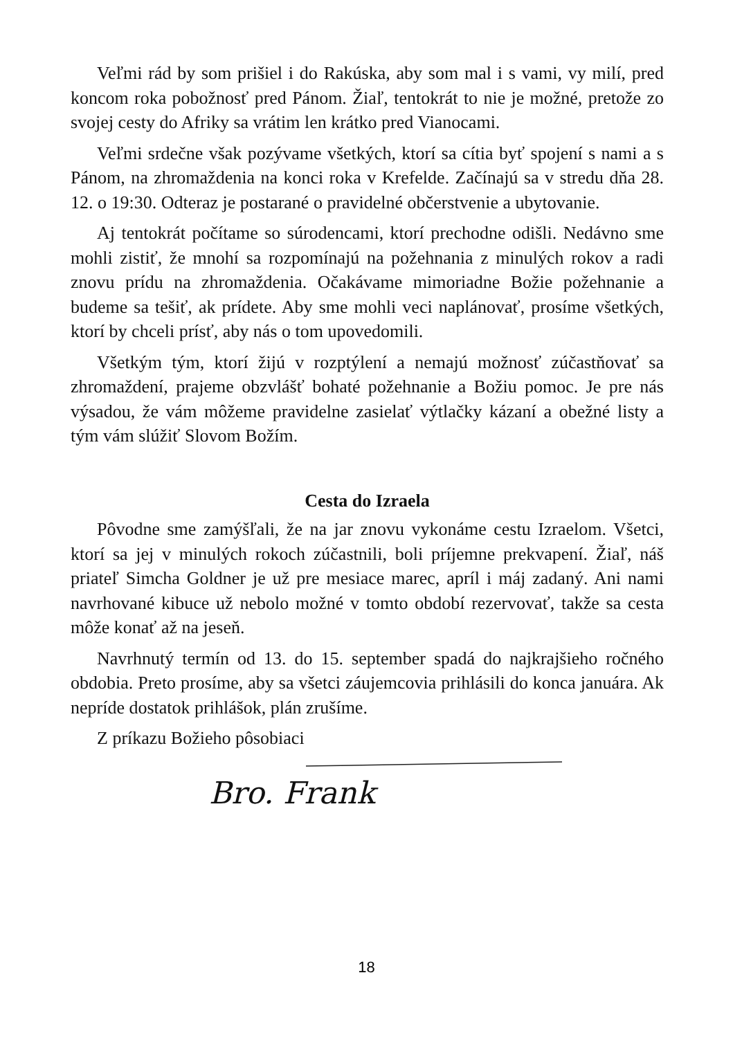Veľmi rád by som prišiel i do Rakúska, aby som mal i s vami, vy milí, pred koncom roka pobožnosť pred Pánom. Žiaľ, tentokrát to nie je možné, pretože zo svojej cesty do Afriky sa vrátim len krátko pred Vianocami.
Veľmi srdečne však pozývame všetkých, ktorí sa cítia byť spojení s nami a s Pánom, na zhromaždenia na konci roka v Krefelde. Začínajú sa v stredu dňa 28. 12. o 19:30. Odteraz je postarané o pravidelné občerstvenie a ubytovanie.
Aj tentokrát počítame so súrodencami, ktorí prechodne odišli. Nedávno sme mohli zistiť, že mnohí sa rozpomínajú na požehnania z minulých rokov a radi znovu prídu na zhromaždenia. Očakávame mimoriadne Božie požehnanie a budeme sa tešiť, ak prídete. Aby sme mohli veci naplánovať, prosíme všetkých, ktorí by chceli prísť, aby nás o tom upovedomili.
Všetkým tým, ktorí žijú v rozptýlení a nemajú možnosť zúčastňovať sa zhromaždení, prajeme obzvlášť bohaté požehnanie a Božiu pomoc. Je pre nás výsadou, že vám môžeme pravidelne zasielať výtlačky kázaní a obežné listy a tým vám slúžiť Slovom Božím.
Cesta do Izraela
Pôvodne sme zamýšľali, že na jar znovu vykonáme cestu Izraelom. Všetci, ktorí sa jej v minulých rokoch zúčastnili, boli príjemne prekvapení. Žiaľ, náš priateľ Simcha Goldner je už pre mesiace marec, apríl i máj zadaný. Ani nami navrhované kibuce už nebolo možné v tomto období rezervovať, takže sa cesta môže konať až na jeseň.
Navrhnutý termín od 13. do 15. september spadá do najkrajšieho ročného obdobia. Preto prosíme, aby sa všetci záujemcovia prihlásili do konca januára. Ak nepríde dostatok prihlášok, plán zrušíme.
Z príkazu Božieho pôsobiaci
Bro. Frank
18